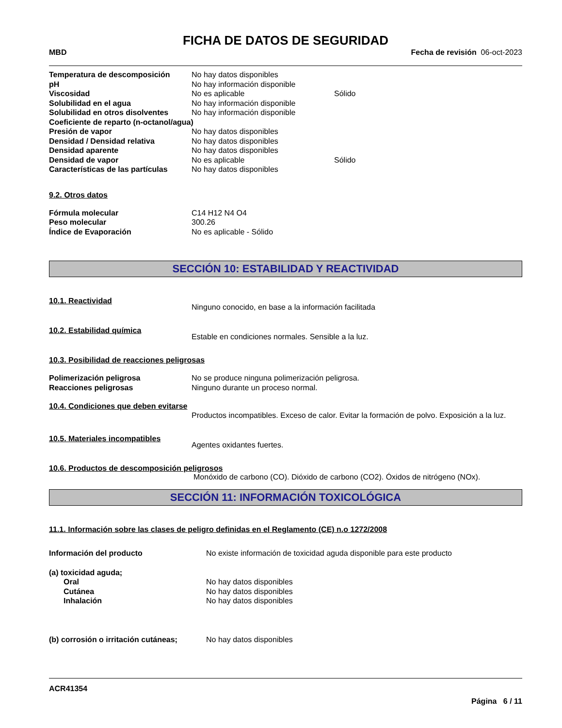FICHA DE DATOS DE SEGURIDAD
MBD Fecha de revisión 06-oct-2023
| Temperatura de descomposición | No hay datos disponibles | |
| pH | No hay información disponible | |
| Viscosidad | No es aplicable | Sólido |
| Solubilidad en el agua | No hay información disponible | |
| Solubilidad en otros disolventes | No hay información disponible | |
| Coeficiente de reparto (n-octanol/agua) | | |
| Presión de vapor | No hay datos disponibles | |
| Densidad / Densidad relativa | No hay datos disponibles | |
| Densidad aparente | No hay datos disponibles | |
| Densidad de vapor | No es aplicable | Sólido |
| Características de las partículas | No hay datos disponibles | |
9.2. Otros datos
| Fórmula molecular | C14 H12 N4 O4 |
| Peso molecular | 300.26 |
| Índice de Evaporación | No es aplicable - Sólido |
SECCIÓN 10: ESTABILIDAD Y REACTIVIDAD
10.1. Reactividad
Ninguno conocido, en base a la información facilitada
10.2. Estabilidad química
Estable en condiciones normales. Sensible a la luz.
10.3. Posibilidad de reacciones peligrosas
| Polimerización peligrosa | No se produce ninguna polimerización peligrosa. |
| Reacciones peligrosas | Ninguno durante un proceso normal. |
10.4. Condiciones que deben evitarse
Productos incompatibles. Exceso de calor. Evitar la formación de polvo. Exposición a la luz.
10.5. Materiales incompatibles
Agentes oxidantes fuertes.
10.6. Productos de descomposición peligrosos
Monóxido de carbono (CO). Dióxido de carbono (CO2). Óxidos de nitrógeno (NOx).
SECCIÓN 11: INFORMACIÓN TOXICOLÓGICA
11.1. Información sobre las clases de peligro definidas en el Reglamento (CE) n.o 1272/2008
| Información del producto | No existe información de toxicidad aguda disponible para este producto |
| (a) toxicidad aguda; | |
| Oral | No hay datos disponibles |
| Cutánea | No hay datos disponibles |
| Inhalación | No hay datos disponibles |
| (b) corrosión o irritación cutáneas; | No hay datos disponibles |
ACR41354
Página 6 / 11